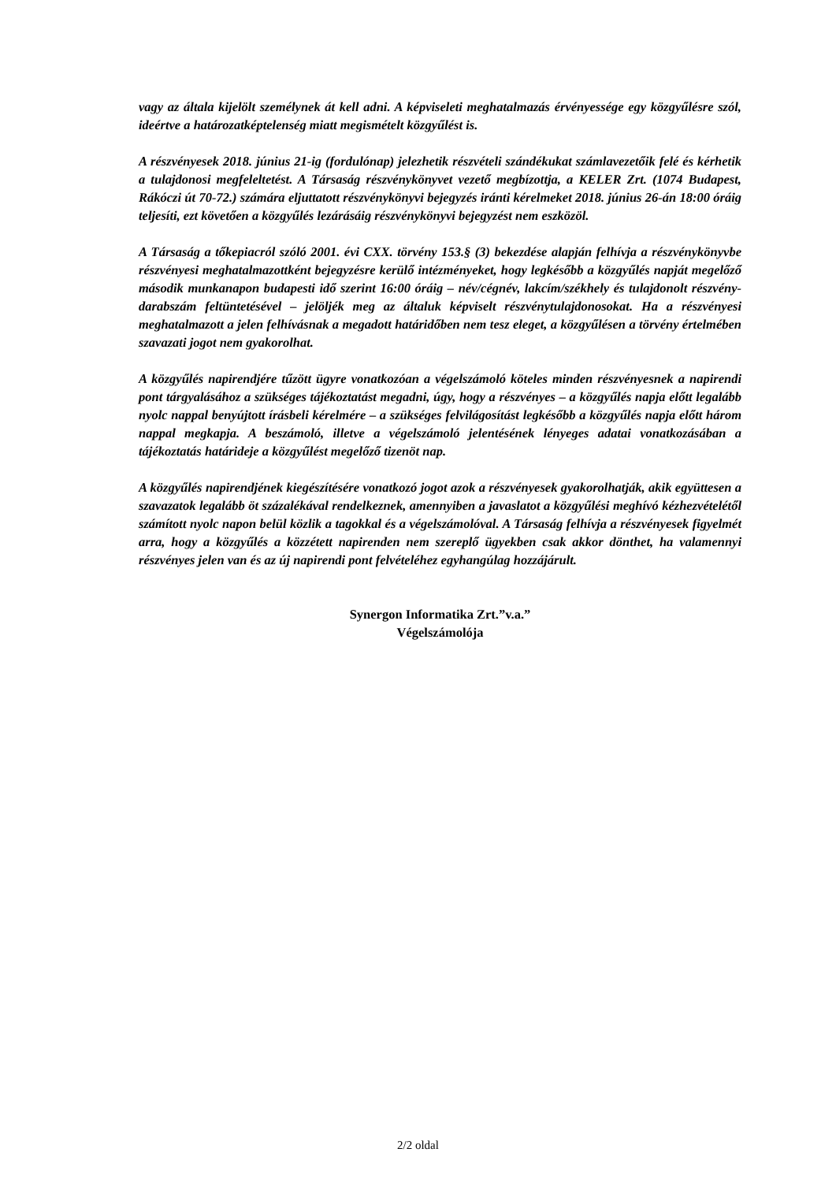vagy az általa kijelölt személynek át kell adni. A képviseleti meghatalmazás érvényessége egy közgyűlésre szól, ideértve a határozatképtelenség miatt megismételt közgyűlést is.
A részvényesek 2018. június 21-ig (fordulónap) jelezhetik részvételi szándékukat számlavezetőik felé és kérhetik a tulajdonosi megfeleltetést. A Társaság részvénykönyvet vezető megbízottja, a KELER Zrt. (1074 Budapest, Rákóczi út 70-72.) számára eljuttatott részvénykönyvi bejegyzés iránti kérelmeket 2018. június 26-án 18:00 óráig teljesíti, ezt követően a közgyűlés lezárásáig részvénykönyvi bejegyzést nem eszközöl.
A Társaság a tőkepiacról szóló 2001. évi CXX. törvény 153.§ (3) bekezdése alapján felhívja a részvénykönyvbe részvényesi meghatalmazottként bejegyzésre kerülő intézményeket, hogy legkésőbb a közgyűlés napját megelőző második munkanapon budapesti idő szerint 16:00 óráig – név/cégnév, lakcím/székhely és tulajdonolt részvény-darabszám feltüntetésével – jelöljék meg az általuk képviselt részvénytulajdonosokat. Ha a részvényesi meghatalmazott a jelen felhívásnak a megadott határidőben nem tesz eleget, a közgyűlésen a törvény értelmében szavazati jogot nem gyakorolhat.
A közgyűlés napirendjére tűzött ügyre vonatkozóan a végelszámoló köteles minden részvényesnek a napirendi pont tárgyalásához a szükséges tájékoztatást megadni, úgy, hogy a részvényes – a közgyűlés napja előtt legalább nyolc nappal benyújtott írásbeli kérelmére – a szükséges felvilágosítást legkésőbb a közgyűlés napja előtt három nappal megkapja. A beszámoló, illetve a végelszámoló jelentésének lényeges adatai vonatkozásában a tájékoztatás határideje a közgyűlést megelőző tizenöt nap.
A közgyűlés napirendjének kiegészítésére vonatkozó jogot azok a részvényesek gyakorolhatják, akik együttesen a szavazatok legalább öt százalékával rendelkeznek, amennyiben a javaslatot a közgyűlési meghívó kézhezvételétől számított nyolc napon belül közlik a tagokkal és a végelszámolóval. A Társaság felhívja a részvényesek figyelmét arra, hogy a közgyűlés a közzétett napirenden nem szereplő ügyekben csak akkor dönthet, ha valamennyi részvényes jelen van és az új napirendi pont felvételéhez egyhangúlag hozzájárult.
Synergon Informatika Zrt.”v.a.”
Végelszámolója
2/2 oldal